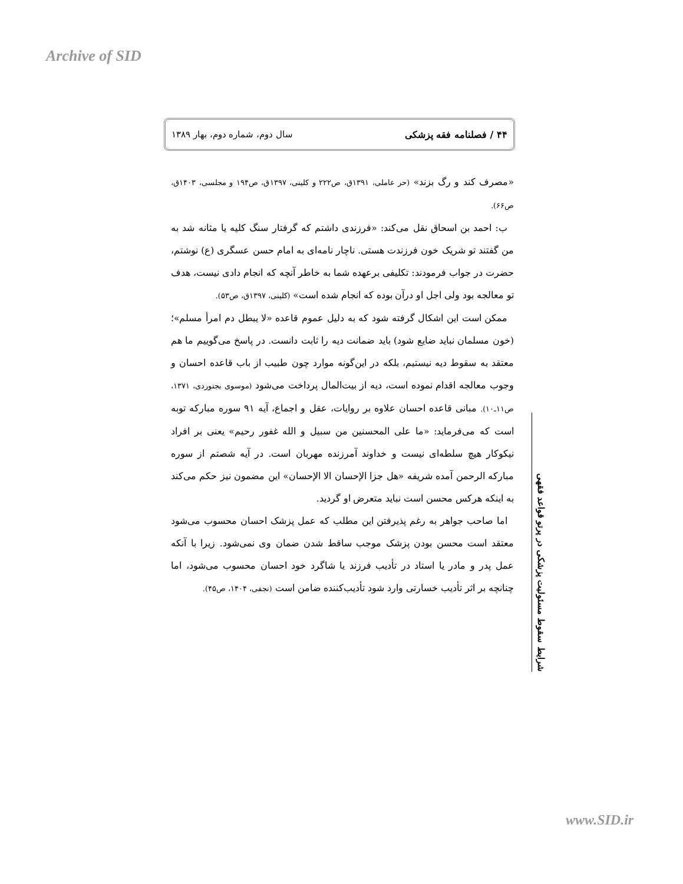Archive of SID
۴۴ / فصلنامه فقه پزشکی سال دوم، شماره دوم، بهار ۱۳۸۹
«مصرف کند و رگ بزند» (حر عاملی، ۱۳۹۱ق، ص۲۲۲ و کلینی، ۱۳۹۷ق، ص۱۹۴ و مجلسی، ۱۴۰۳ق، ص۶۶).
ب: احمد بن اسحاق نقل می‌کند: «فرزندی داشتم که گرفتار سنگ کلیه یا مثانه شد به من گفتند تو شریک خون فرزندت هستی. ناچار نامه‌ای به امام حسن عسگری (ع) نوشتم، حضرت در جواب فرمودند: تکلیفی برعهده شما به خاطر آنچه که انجام دادی نیست، هدف تو معالجه بود ولی اجل او درآن بوده که انجام شده است» (کلینی، ۱۳۹۷ق، ص۵۳).
ممکن است این اشکال گرفته شود که به دلیل عموم قاعده «لا یبطل دم امرأ مسلم»؛ (خون مسلمان نباید ضایع شود) باید ضمانت دیه را ثابت دانست. در پاسخ می‌گوییم ما هم معتقد به سقوط دیه نیستیم، بلکه در این‌گونه موارد چون طبیب از باب قاعده احسان و وجوب معالجه اقدام نموده است، دیه از بیت‌المال پرداخت می‌شود (موسوی بجنوردی، ۱۳۷۱، ص۱۱ـ۱۰). مبانی قاعده احسان علاوه بر روایات، عقل و اجماع، آیه ۹۱ سوره مبارکه توبه است که می‌فرماید: «ما علی المحسنین من سبیل و الله غفور رحیم» یعنی بر افراد نیکوکار هیچ سلطه‌ای نیست و خداوند آمرزنده مهربان است. در آیه شصتم از سوره مبارکه الرحمن آمده شریفه «هل جزا الإحسان الا الإحسان» این مضمون نیز حکم می‌کند به اینکه هرکس محسن است نباید متعرض او گردید.
اما صاحب جواهر به رغم پذیرفتن این مطلب که عمل پزشک احسان محسوب می‌شود معتقد است محسن بودن پزشک موجب ساقط شدن ضمان وی نمی‌شود. زیرا با آنکه عمل پدر و مادر یا استاد در تأدیب فرزند یا شاگرد خود احسان محسوب می‌شود، اما چنانچه بر اثر تأدیب خسارتی وارد شود تأدیب‌کننده ضامن است (نجفی، ۱۴۰۴، ص۴۵).
شرایط سقوط مسئولیت پزشکی در پرتو قواعد فقهی
www.SID.ir